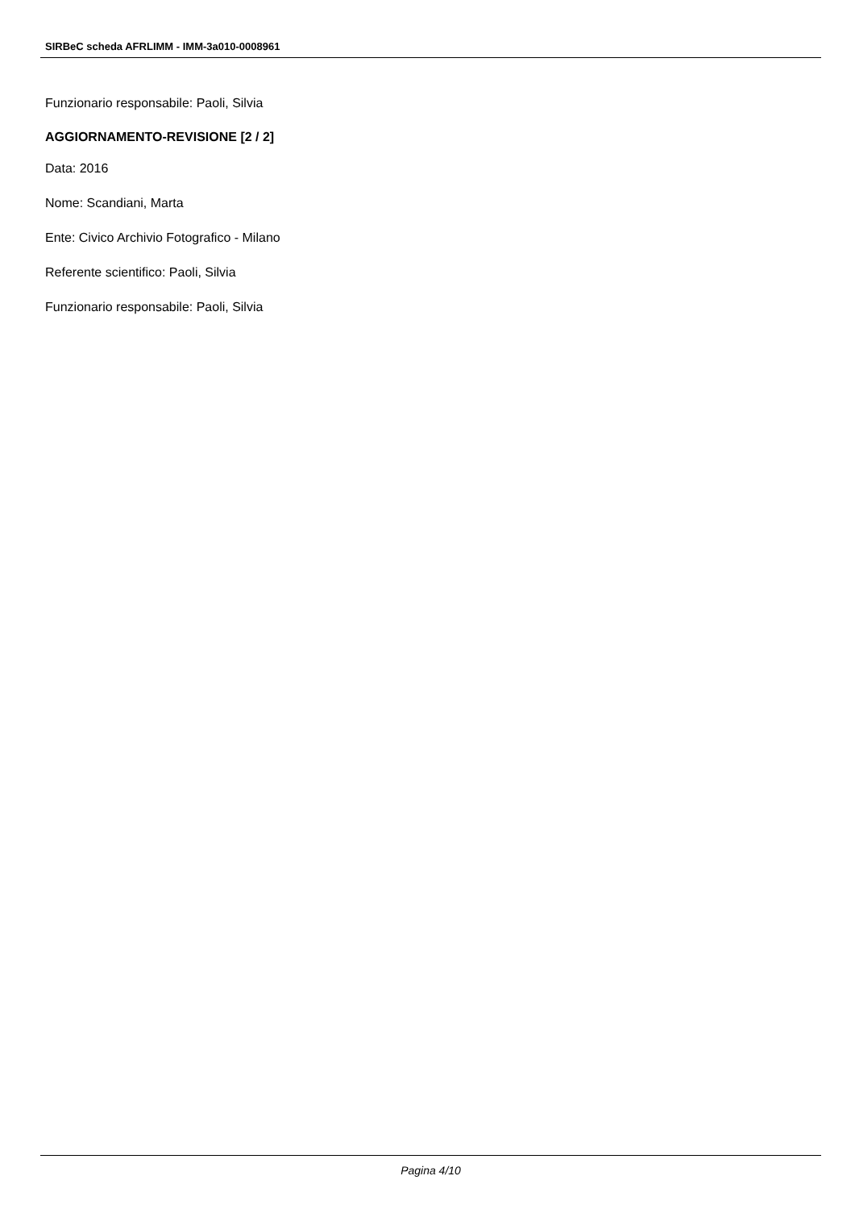SIRBeC scheda AFRLIMM - IMM-3a010-0008961
Funzionario responsabile: Paoli, Silvia
AGGIORNAMENTO-REVISIONE [2 / 2]
Data: 2016
Nome: Scandiani, Marta
Ente: Civico Archivio Fotografico - Milano
Referente scientifico: Paoli, Silvia
Funzionario responsabile: Paoli, Silvia
Pagina 4/10